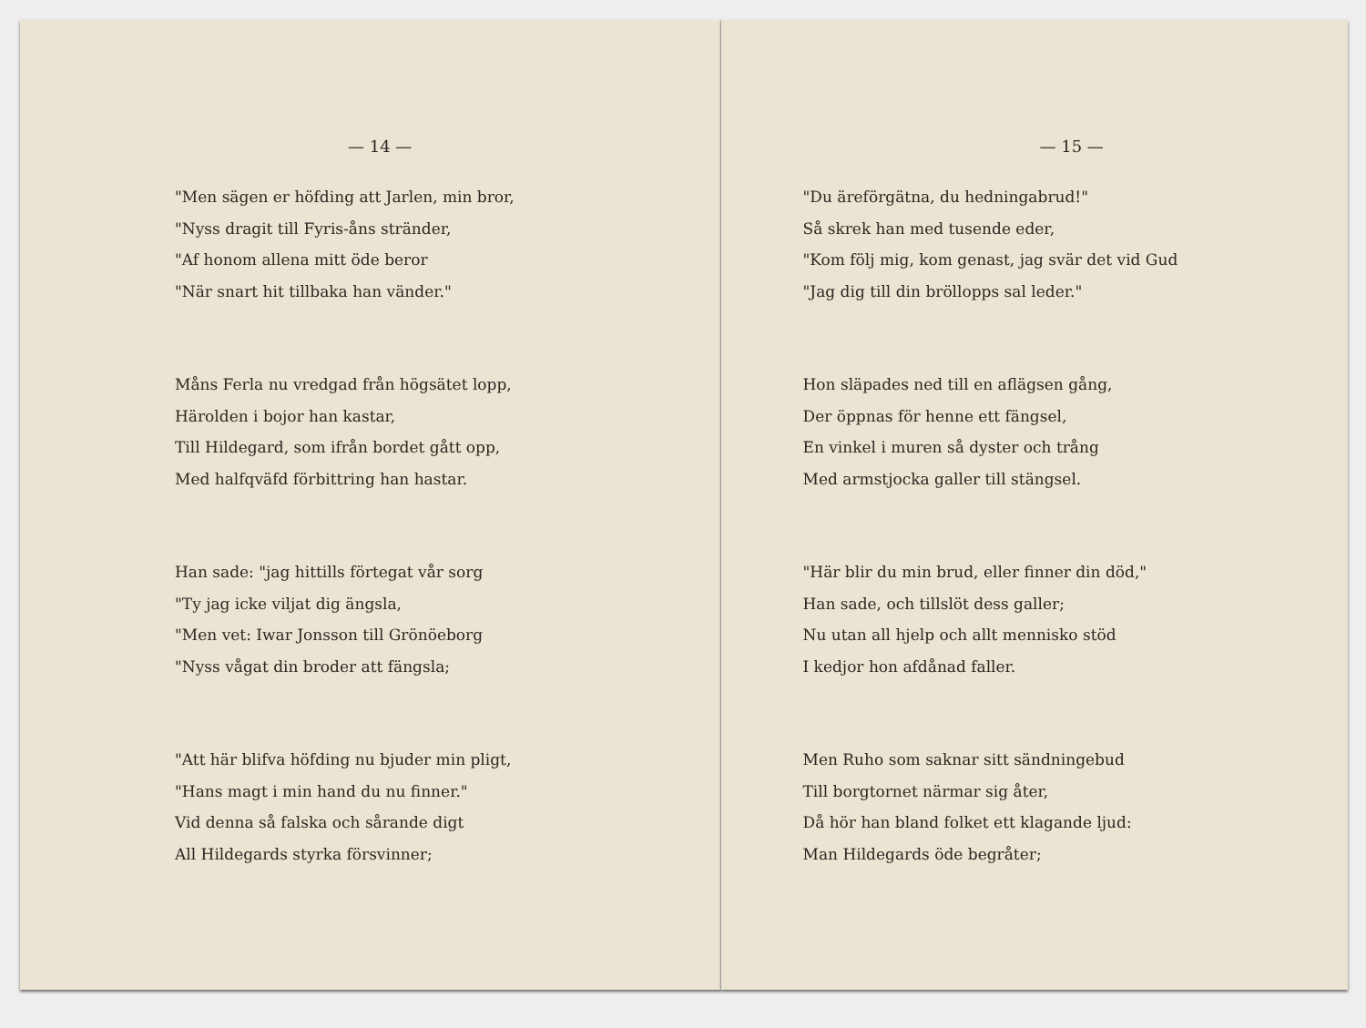— 14 —
"Men sägen er höfding att Jarlen, min bror,
"Nyss dragit till Fyris-åns stränder,
"Af honom allena mitt öde beror
"När snart hit tillbaka han vänder."
Måns Ferla nu vredgad från högsätet lopp,
Härolden i bojor han kastar,
Till Hildegard, som ifrån bordet gått opp,
Med halfqväfd förbittring han hastar.
Han sade: "jag hittills förtegat vår sorg
"Ty jag icke viljat dig ängsla,
"Men vet: Iwar Jonsson till Grönöeborg
"Nyss vågat din broder att fängsla;
"Att här blifva höfding nu bjuder min pligt,
"Hans magt i min hand du nu finner."
Vid denna så falska och sårande digt
All Hildegards styrka försvinner;
— 15 —
"Du äreförgätna, du hedningabrud!"
Så skrek han med tusende eder,
"Kom följ mig, kom genast, jag svär det vid Gud
"Jag dig till din bröllopps sal leder."
Hon släpades ned till en aflägsen gång,
Der öppnas för henne ett fängsel,
En vinkel i muren så dyster och trång
Med armstjocka galler till stängsel.
"Här blir du min brud, eller finner din död,"
Han sade, och tillslöt dess galler;
Nu utan all hjelp och allt mennisko stöd
I kedjor hon afdånad faller.
Men Ruho som saknar sitt sändningebud
Till borgtornet närmar sig åter,
Då hör han bland folket ett klagande ljud:
Man Hildegards öde begråter;